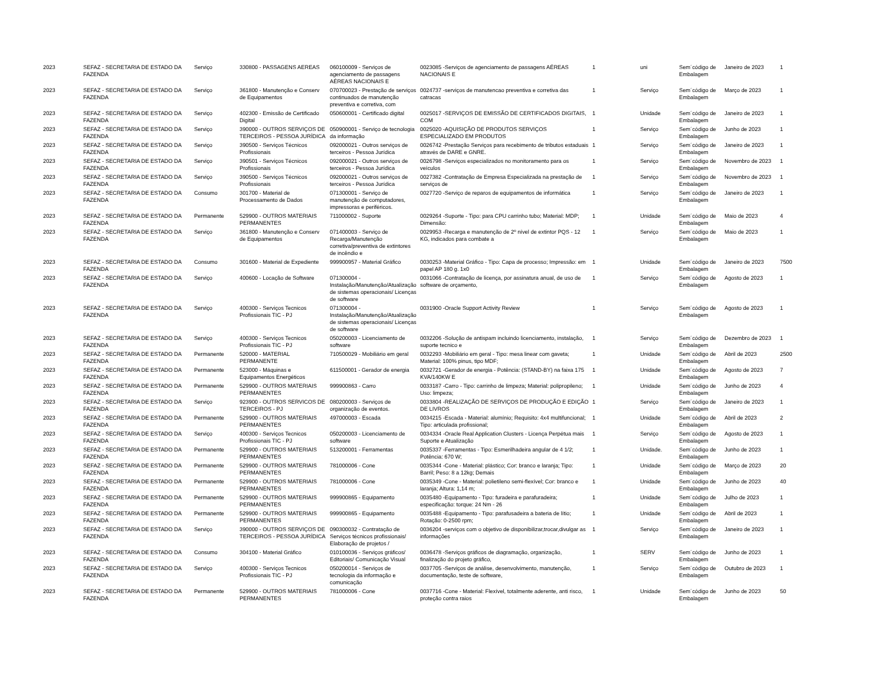| 2023 | SEFAZ - SECRETARIA DE ESTADO DA FAZENDA | Serviço | 330800 - PASSAGENS AEREAS | 060100009 - Serviços de agenciamento de passagens AÉREAS NACIONAIS E | 0023085 -Serviços de agenciamento de passagens AÉREAS NACIONAIS E | 1 | uni | Sem´código de Embalagem | Janeiro de 2023 | 1 |
| 2023 | SEFAZ - SECRETARIA DE ESTADO DA FAZENDA | Serviço | 361800 - Manutenção e Conserv de Equipamentos | 070700023 - Prestação de serviços continuados de manutenção preventiva e corretiva, com | 0024737 -serviços de manutencao preventiva e corretiva das catracas | 1 | Serviço | Sem´código de Embalagem | Março de 2023 | 1 |
| 2023 | SEFAZ - SECRETARIA DE ESTADO DA FAZENDA | Serviço | 402300 - Emissão de Certificado Digital | 050600001 - Certificado digital | 0025017 -SERVIÇOS DE EMISSÃO DE CERTIFICADOS DIGITAIS, COM | 1 | Unidade | Sem´código de Embalagem | Janeiro de 2023 | 1 |
| 2023 | SEFAZ - SECRETARIA DE ESTADO DA FAZENDA | Serviço | 390000 - OUTROS SERVIÇOS DE TERCEIROS - PESSOA JURÍDICA | 050900001 - Serviço de tecnologia da informação | 0025020 -AQUISIÇÃO DE PRODUTOS SERVIÇOS ESPECIALIZADO EM PRODUTOS | 1 | Serviço | Sem´código de Embalagem | Junho de 2023 | 1 |
| 2023 | SEFAZ - SECRETARIA DE ESTADO DA FAZENDA | Serviço | 390500 - Serviços Técnicos Profissionais | 092000021 - Outros serviços de terceiros - Pessoa Jurídica | 0026742 -Prestação Serviços para recebimento de tributos estaduais através de DARE e GNRE. | 1 | Serviço | Sem´código de Embalagem | Janeiro de 2023 | 1 |
| 2023 | SEFAZ - SECRETARIA DE ESTADO DA FAZENDA | Serviço | 390501 - Serviços Técnicos Profissionais | 092000021 - Outros serviços de terceiros - Pessoa Jurídica | 0026798 -Serviços especializados no monitoramento para os veículos | 1 | Serviço | Sem´código de Embalagem | Novembro de 2023 | 1 |
| 2023 | SEFAZ - SECRETARIA DE ESTADO DA FAZENDA | Serviço | 390500 - Serviços Técnicos Profissionais | 092000021 - Outros serviços de terceiros - Pessoa Jurídica | 0027382 -Contratação de Empresa Especializada na prestação de serviços de | 1 | Serviço | Sem´código de Embalagem | Novembro de 2023 | 1 |
| 2023 | SEFAZ - SECRETARIA DE ESTADO DA FAZENDA | Consumo | 301700 - Material de Processamento de Dados | 071300001 - Serviço de manutenção de computadores, impressoras e periféricos. | 0027720 -Serviço de reparos de equipamentos de informática | 1 | Serviço | Sem´código de Embalagem | Janeiro de 2023 | 1 |
| 2023 | SEFAZ - SECRETARIA DE ESTADO DA FAZENDA | Permanente | 529900 - OUTROS MATERIAIS PERMANENTES | 711000002 - Suporte | 0029264 -Suporte - Tipo: para CPU carrinho tubo; Material: MDP; Dimensão: | 1 | Unidade | Sem´código de Embalagem | Maio de 2023 | 4 |
| 2023 | SEFAZ - SECRETARIA DE ESTADO DA FAZENDA | Serviço | 361800 - Manutenção e Conserv de Equipamentos | 071400003 - Serviço de Recarga/Manutenção corretiva/preventiva de extintores de incêndio e | 0029953 -Recarga e manutenção de 2º nível de extintor PQS - 12 KG, indicados para combate a | 1 | Serviço | Sem´código de Embalagem | Maio de 2023 | 1 |
| 2023 | SEFAZ - SECRETARIA DE ESTADO DA FAZENDA | Consumo | 301600 - Material de Expediente | 999900957 - Material Gráfico | 0030253 -Material Gráfico - Tipo: Capa de processo; Impressão: em papel AP 180 g. 1x0 | 1 | Unidade | Sem´código de Embalagem | Janeiro de 2023 | 7500 |
| 2023 | SEFAZ - SECRETARIA DE ESTADO DA FAZENDA | Serviço | 400600 - Locação de Software | 071300004 - Instalação/Manutenção/Atualização de sistemas operacionais/ Licenças de software | 0031066 -Contratação de licença, por assinatura anual, de uso de software de orçamento, | 1 | Serviço | Sem´código de Embalagem | Agosto de 2023 | 1 |
| 2023 | SEFAZ - SECRETARIA DE ESTADO DA FAZENDA | Serviço | 400300 - Serviços Tecnicos Profissionais TIC - PJ | 071300004 - Instalação/Manutenção/Atualização de sistemas operacionais/ Licenças de software | 0031900 -Oracle Support Activity Review | 1 | Serviço | Sem´código de Embalagem | Agosto de 2023 | 1 |
| 2023 | SEFAZ - SECRETARIA DE ESTADO DA FAZENDA | Serviço | 400300 - Serviços Tecnicos Profissionais TIC - PJ | 050200003 - Licenciamento de software | 0032206 -Solução de antispam incluindo licenciamento, instalação, suporte tecnico e | 1 | Serviço | Sem´código de Embalagem | Dezembro de 2023 | 1 |
| 2023 | SEFAZ - SECRETARIA DE ESTADO DA FAZENDA | Permanente | 520000 - MATERIAL PERMANENTE | 710500029 - Mobiliário em geral | 0032293 -Mobiliário em geral - Tipo: mesa linear com gaveta; Material: 100% pinus, tipo MDF; | 1 | Unidade | Sem´código de Embalagem | Abril de 2023 | 2500 |
| 2023 | SEFAZ - SECRETARIA DE ESTADO DA FAZENDA | Permanente | 523000 - Máquinas e Equipamentos Energéticos | 611500001 - Gerador de energia | 0032721 -Gerador de energia - Potência: (STAND-BY) na faixa 175 KVA/140KW E | 1 | Unidade | Sem´código de Embalagem | Agosto de 2023 | 7 |
| 2023 | SEFAZ - SECRETARIA DE ESTADO DA FAZENDA | Permanente | 529900 - OUTROS MATERIAIS PERMANENTES | 999900863 - Carro | 0033187 -Carro - Tipo: carrinho de limpeza; Material: polipropileno; Uso: limpeza; | 1 | Unidade | Sem´código de Embalagem | Junho de 2023 | 4 |
| 2023 | SEFAZ - SECRETARIA DE ESTADO DA FAZENDA | Serviço | 923900 - OUTROS SERVICOS DE TERCEIROS - PJ | 080200003 - Serviços de organização de eventos. | 0033804 -REALIZAÇÃO DE SERVIÇOS DE PRODUÇÃO E EDIÇÃO DE LIVROS | 1 | Serviço | Sem´código de Embalagem | Janeiro de 2023 | 1 |
| 2023 | SEFAZ - SECRETARIA DE ESTADO DA FAZENDA | Permanente | 529900 - OUTROS MATERIAIS PERMANENTES | 497000003 - Escada | 0034215 -Escada - Material: alumínio; Requisito: 4x4 multifuncional; Tipo: articulada profissional; | 1 | Unidade | Sem´código de Embalagem | Abril de 2023 | 2 |
| 2023 | SEFAZ - SECRETARIA DE ESTADO DA FAZENDA | Serviço | 400300 - Serviços Tecnicos Profissionais TIC - PJ | 050200003 - Licenciamento de software | 0034334 -Oracle Real Application Clusters - Licença Perpétua mais Suporte e Atualização | 1 | Serviço | Sem´código de Embalagem | Agosto de 2023 | 1 |
| 2023 | SEFAZ - SECRETARIA DE ESTADO DA FAZENDA | Permanente | 529900 - OUTROS MATERIAIS PERMANENTES | 513200001 - Ferramentas | 0035337 -Ferramentas - Tipo: Esmerilhadeira angular de 4 1/2; Potência: 670 W; | 1 | Unidade. | Sem´código de Embalagem | Junho de 2023 | 1 |
| 2023 | SEFAZ - SECRETARIA DE ESTADO DA FAZENDA | Permanente | 529900 - OUTROS MATERIAIS PERMANENTES | 781000006 - Cone | 0035344 -Cone - Material: plástico; Cor: branco e laranja; Tipo: Barril; Peso: 8 a 12kg; Demais | 1 | Unidade | Sem´código de Embalagem | Março de 2023 | 20 |
| 2023 | SEFAZ - SECRETARIA DE ESTADO DA FAZENDA | Permanente | 529900 - OUTROS MATERIAIS PERMANENTES | 781000006 - Cone | 0035349 -Cone - Material: polietileno semi-flexível; Cor: branco e laranja; Altura: 1,14 m; | 1 | Unidade | Sem´código de Embalagem | Junho de 2023 | 40 |
| 2023 | SEFAZ - SECRETARIA DE ESTADO DA FAZENDA | Permanente | 529900 - OUTROS MATERIAIS PERMANENTES | 999900865 - Equipamento | 0035480 -Equipamento - Tipo: furadeira e parafuradeira; especificação: torque: 24 Nm - 26 | 1 | Unidade | Sem´código de Embalagem | Julho de 2023 | 1 |
| 2023 | SEFAZ - SECRETARIA DE ESTADO DA FAZENDA | Permanente | 529900 - OUTROS MATERIAIS PERMANENTES | 999900865 - Equipamento | 0035488 -Equipamento - Tipo: parafusadeira a bateria de lítio; Rotação: 0-2500 rpm; | 1 | Unidade | Sem´código de Embalagem | Abril de 2023 | 1 |
| 2023 | SEFAZ - SECRETARIA DE ESTADO DA FAZENDA | Serviço | 390000 - OUTROS SERVIÇOS DE TERCEIROS - PESSOA JURÍDICA | 090300032 - Contratação de Serviços técnicos profissionais/ Elaboração de projetos / | 0036204 -serviços com o objetivo de disponibilizar,trocar,divulgar as informações | 1 | Serviço | Sem´código de Embalagem | Janeiro de 2023 | 1 |
| 2023 | SEFAZ - SECRETARIA DE ESTADO DA FAZENDA | Consumo | 304100 - Material Gráfico | 010100036 - Serviços gráficos/ Editoriais/ Comunicação Visual | 0036478 -Serviços gráficos de diagramação, organização, finalização do projeto gráfico, | 1 | SERV | Sem´código de Embalagem | Junho de 2023 | 1 |
| 2023 | SEFAZ - SECRETARIA DE ESTADO DA FAZENDA | Serviço | 400300 - Serviços Tecnicos Profissionais TIC - PJ | 050200014 - Serviços de tecnologia da informação e comunicação | 0037705 -Serviços de análise, desenvolvimento, manutenção, documentação, teste de software, | 1 | Serviço | Sem´código de Embalagem | Outubro de 2023 | 1 |
| 2023 | SEFAZ - SECRETARIA DE ESTADO DA FAZENDA | Permanente | 529900 - OUTROS MATERIAIS PERMANENTES | 781000006 - Cone | 0037716 -Cone - Material: Flexível, totalmente aderente, anti risco, proteção contra raios | 1 | Unidade | Sem´código de Embalagem | Junho de 2023 | 50 |